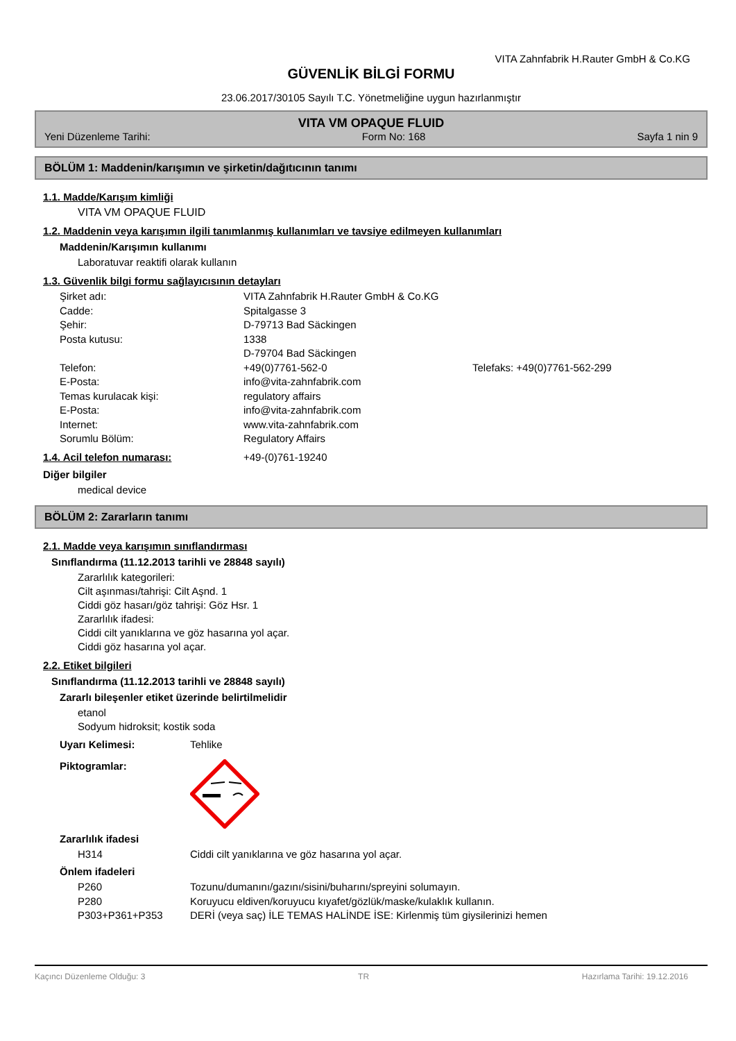VITA Zahnfabrik H.Rauter GmbH & Co.KG
GÜVENLİK BİLGİ FORMU
23.06.2017/30105 Sayılı T.C. Yönetmeliğine uygun hazırlanmıştır
VITA VM OPAQUE FLUID
Yeni Düzenleme Tarihi: Form No: 168 Sayfa 1 nin 9
BÖLÜM 1: Maddenin/karışımın ve şirketin/dağıtıcının tanımı
1.1. Madde/Karışım kimliği
VITA VM OPAQUE FLUID
1.2. Maddenin veya karışımın ilgili tanımlanmış kullanımları ve tavsiye edilmeyen kullanımları
Maddenin/Karışımın kullanımı
Laboratuvar reaktifi olarak kullanın
1.3. Güvenlik bilgi formu sağlayıcısının detayları
Şirket adı: VITA Zahnfabrik H.Rauter GmbH & Co.KG
Cadde: Spitalgasse 3
Şehir: D-79713 Bad Säckingen
Posta kutusu: 1338
D-79704 Bad Säckingen
Telefon: +49(0)7761-562-0 Telefaks: +49(0)7761-562-299
E-Posta: info@vita-zahnfabrik.com
Temas kurulacak kişi: regulatory affairs
E-Posta: info@vita-zahnfabrik.com
Internet: www.vita-zahnfabrik.com
Sorumlu Bölüm: Regulatory Affairs
1.4. Acil telefon numarası: +49-(0)761-19240
Diğer bilgiler
medical device
BÖLÜM 2: Zararların tanımı
2.1. Madde veya karışımın sınıflandırması
Sınıflandırma (11.12.2013 tarihli ve 28848 sayılı)
Zararlılık kategorileri:
Cilt aşınması/tahrişi: Cilt Aşnd. 1
Ciddi göz hasarı/göz tahrişi: Göz Hsr. 1
Zararlılık ifadesi:
Ciddi cilt yanıklarına ve göz hasarına yol açar.
Ciddi göz hasarına yol açar.
2.2. Etiket bilgileri
Sınıflandırma (11.12.2013 tarihli ve 28848 sayılı)
Zararlı bileşenler etiket üzerinde belirtilmelidir
etanol
Sodyum hidroksit; kostik soda
Uyarı Kelimesi: Tehlike
Piktogramlar:
Zararlılık ifadesi
H314 Ciddi cilt yanıklarına ve göz hasarına yol açar.
Önlem ifadeleri
P260 Tozunu/dumanını/gazını/sisini/buharını/spreyini solumayın.
P280 Koruyucu eldiven/koruyucu kıyafet/gözlük/maske/kulaklık kullanın.
P303+P361+P353 DERİ (veya saç) İLE TEMAS HALİNDE İSE: Kirlenmiş tüm giysilerinizi hemen
Kaçıncı Düzenleme Olduğu: 3 TR Hazırlama Tarihi: 19.12.2016